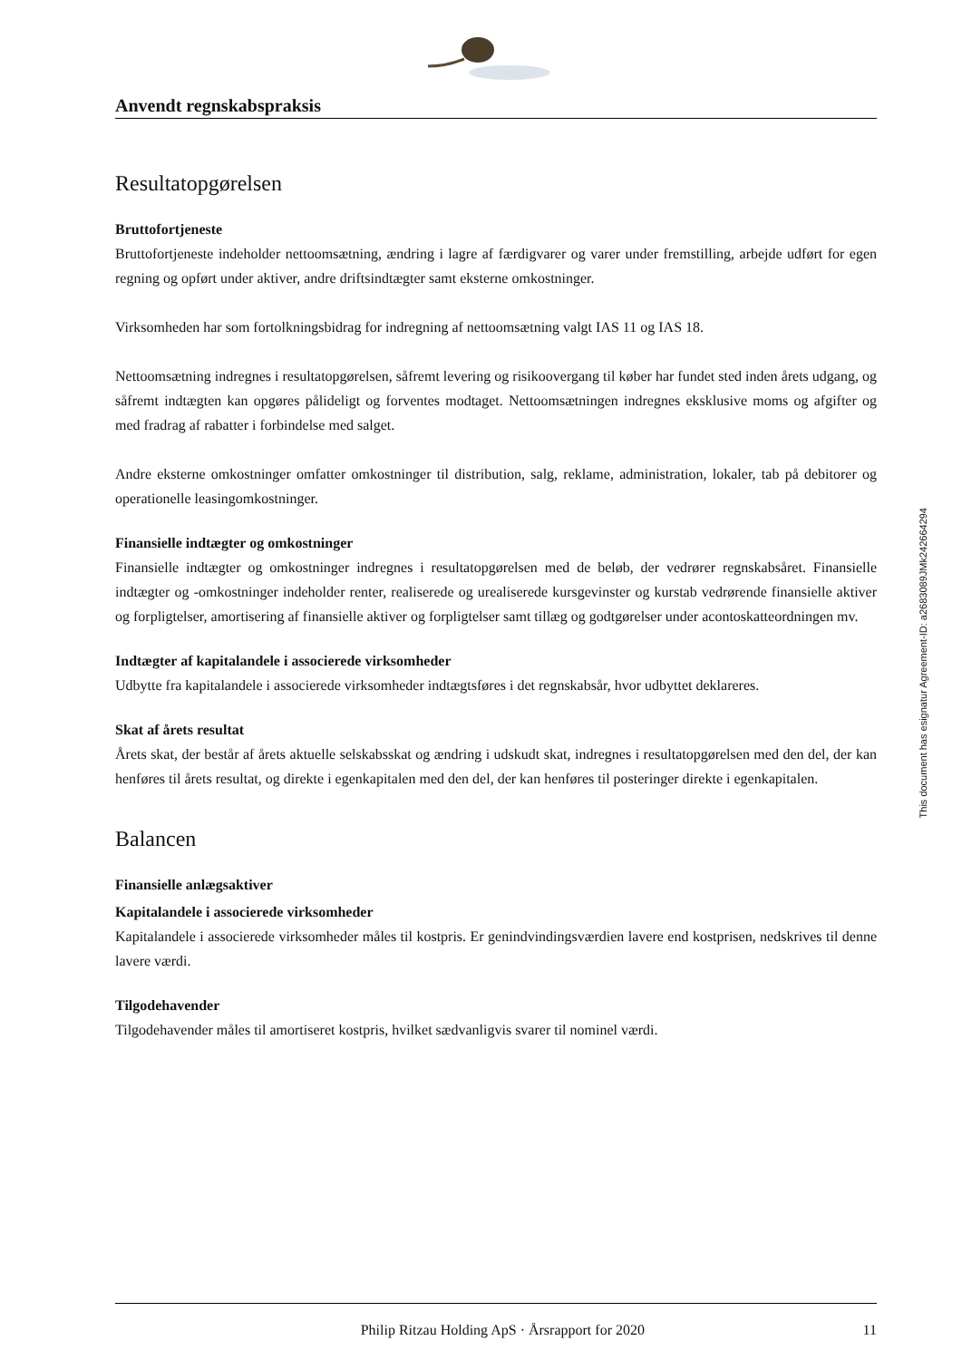Anvendt regnskabspraksis
Resultatopgørelsen
Bruttofortjeneste
Bruttofortjeneste indeholder nettoomsætning, ændring i lagre af færdigvarer og varer under fremstilling, arbejde udført for egen regning og opført under aktiver, andre driftsindtægter samt eksterne omkostninger.
Virksomheden har som fortolkningsbidrag for indregning af nettoomsætning valgt IAS 11 og IAS 18.
Nettoomsætning indregnes i resultatopgørelsen, såfremt levering og risikoovergang til køber har fundet sted inden årets udgang, og såfremt indtægten kan opgøres pålideligt og forventes modtaget. Nettoomsætningen indregnes eksklusive moms og afgifter og med fradrag af rabatter i forbindelse med salget.
Andre eksterne omkostninger omfatter omkostninger til distribution, salg, reklame, administration, lokaler, tab på debitorer og operationelle leasingomkostninger.
Finansielle indtægter og omkostninger
Finansielle indtægter og omkostninger indregnes i resultatopgørelsen med de beløb, der vedrører regnskabsåret. Finansielle indtægter og -omkostninger indeholder renter, realiserede og urealiserede kursgevinster og kurstab vedrørende finansielle aktiver og forpligtelser, amortisering af finansielle aktiver og forpligtelser samt tillæg og godtgørelser under acontoskatteordningen mv.
Indtægter af kapitalandele i associerede virksomheder
Udbytte fra kapitalandele i associerede virksomheder indtægtsføres i det regnskabsår, hvor udbyttet deklareres.
Skat af årets resultat
Årets skat, der består af årets aktuelle selskabsskat og ændring i udskudt skat, indregnes i resultatopgørelsen med den del, der kan henføres til årets resultat, og direkte i egenkapitalen med den del, der kan henføres til posteringer direkte i egenkapitalen.
Balancen
Finansielle anlægsaktiver
Kapitalandele i associerede virksomheder
Kapitalandele i associerede virksomheder måles til kostpris. Er genindvindingsværdien lavere end kostprisen, nedskrives til denne lavere værdi.
Tilgodehavender
Tilgodehavender måles til amortiseret kostpris, hvilket sædvanligvis svarer til nominel værdi.
This document has esignatur Agreement-ID: a2683089JMk242664294
Philip Ritzau Holding ApS · Årsrapport for 2020 11